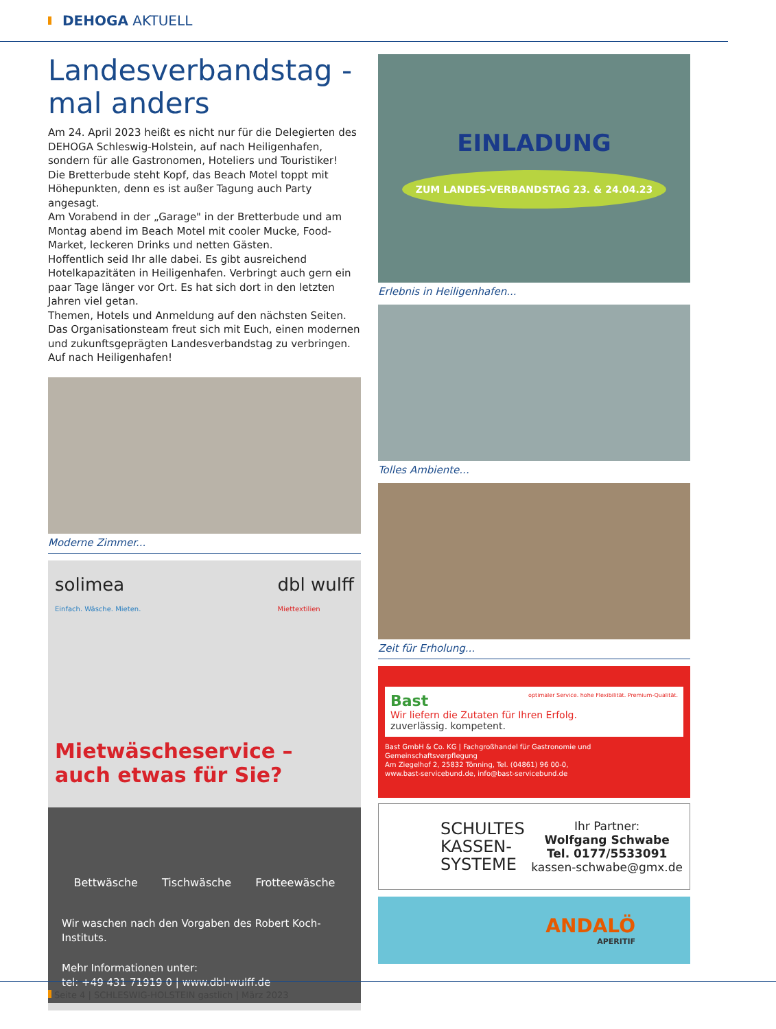DEHOGA AKTUELL
Landesverbandstag -
mal anders
Am 24. April 2023 heißt es nicht nur für die Delegierten des DEHOGA Schleswig-Holstein, auf nach Heiligenhafen, sondern für alle Gastronomen, Hoteliers und Touristiker!
Die Bretterbude steht Kopf, das Beach Motel toppt mit Höhepunkten, denn es ist außer Tagung auch Party angesagt.
Am Vorabend in der „Garage" in der Bretterbude und am Montag abend im Beach Motel mit cooler Mucke, Food-Market, leckeren Drinks und netten Gästen.
Hoffentlich seid Ihr alle dabei. Es gibt ausreichend Hotelkapazitäten in Heiligenhafen. Verbringt auch gern ein paar Tage länger vor Ort. Es hat sich dort in den letzten Jahren viel getan.
Themen, Hotels und Anmeldung auf den nächsten Seiten.
Das Organisationsteam freut sich mit Euch, einen modernen und zukunftsgeprägten Landesverbandstag zu verbringen.
Auf nach Heiligenhafen!
Moderne Zimmer...
solimea
Einfach. Wäsche. Mieten. dbl wulff
Miettextilien
Mietwäscheservice –
auch etwas für Sie?
Bettwäsche Tischwäsche Frotteewäsche
Wir waschen nach den Vorgaben des Robert Koch-Instituts.
Mehr Informationen unter:
tel: +49 431 71919 0 | www.dbl-wulff.de
EINLADUNG
ZUM LANDES-VERBANDSTAG 23. & 24.04.23
Erlebnis in Heiligenhafen...
Tolles Ambiente...
Zeit für Erholung...
Bast optimaler Service. hohe Flexibilität. Premium-Qualität.
Wir liefern die Zutaten für Ihren Erfolg.
zuverlässig. kompetent.
Bast GmbH & Co. KG | Fachgroßhandel für Gastronomie und Gemeinschaftsverpflegung
Am Ziegelhof 2, 25832 Tönning, Tel. (04861) 96 00-0,
www.bast-servicebund.de, info@bast-servicebund.de
SCHULTES
KASSEN-
SYSTEME Ihr Partner:
Wolfgang Schwabe
Tel. 0177/5533091
kassen-schwabe@gmx.de
ANDALÖ
APERITIF
Seite 4 | SCHLESWIG-HOLSTEIN gastlich | März 2023